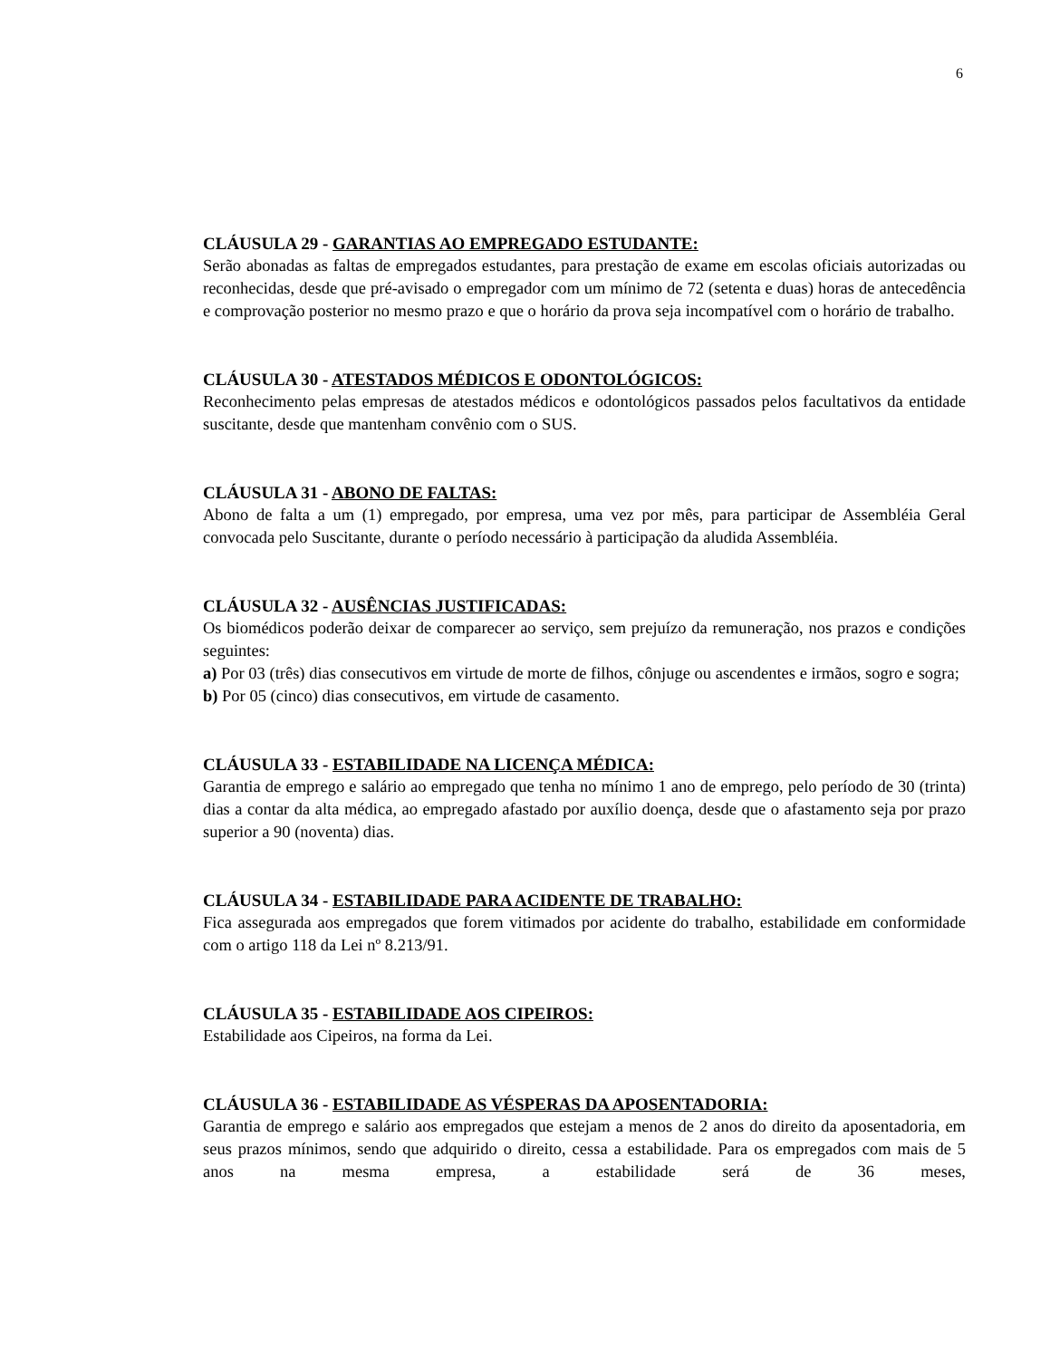6
CLÁUSULA 29 - GARANTIAS AO EMPREGADO ESTUDANTE:
Serão abonadas as faltas de empregados estudantes, para prestação de exame em escolas oficiais autorizadas ou reconhecidas, desde que pré-avisado o empregador com um mínimo de 72 (setenta e duas) horas de antecedência e comprovação posterior no mesmo prazo e que o horário da prova seja incompatível com o horário de trabalho.
CLÁUSULA 30 - ATESTADOS MÉDICOS E ODONTOLÓGICOS:
Reconhecimento pelas empresas de atestados médicos e odontológicos passados pelos facultativos da entidade suscitante, desde que mantenham convênio com o SUS.
CLÁUSULA 31 - ABONO DE FALTAS:
Abono de falta a um (1) empregado, por empresa, uma vez por mês, para participar de Assembléia Geral convocada pelo Suscitante, durante o período necessário à participação da aludida Assembléia.
CLÁUSULA 32 - AUSÊNCIAS JUSTIFICADAS:
Os biomédicos poderão deixar de comparecer ao serviço, sem prejuízo da remuneração, nos prazos e condições seguintes:
a) Por 03 (três) dias consecutivos em virtude de morte de filhos, cônjuge ou ascendentes e irmãos, sogro e sogra;
b) Por 05 (cinco) dias consecutivos, em virtude de casamento.
CLÁUSULA 33 - ESTABILIDADE NA LICENÇA MÉDICA:
Garantia de emprego e salário ao empregado que tenha no mínimo 1 ano de emprego, pelo período de 30 (trinta) dias a contar da alta médica, ao empregado afastado por auxílio doença, desde que o afastamento seja por prazo superior a 90 (noventa) dias.
CLÁUSULA 34 - ESTABILIDADE PARA ACIDENTE DE TRABALHO:
Fica assegurada aos empregados que forem vitimados por acidente do trabalho, estabilidade em conformidade com o artigo 118 da Lei nº 8.213/91.
CLÁUSULA 35 - ESTABILIDADE AOS CIPEIROS:
Estabilidade aos Cipeiros, na forma da Lei.
CLÁUSULA 36 - ESTABILIDADE AS VÉSPERAS DA APOSENTADORIA:
Garantia de emprego e salário aos empregados que estejam a menos de 2 anos do direito da aposentadoria, em seus prazos mínimos, sendo que adquirido o direito, cessa a estabilidade. Para os empregados com mais de 5 anos na mesma empresa, a estabilidade será de 36 meses,